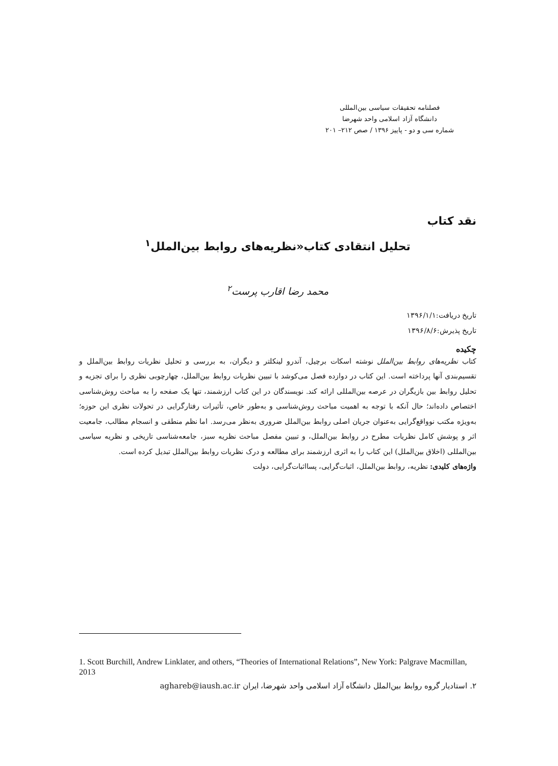فصلنامه تحقیقات سیاسی بین‌المللی
دانشگاه آزاد اسلامی واحد شهرضا
شماره سی و دو - پاییز ۱۳۹۶ / صص ۲۱۲– ۲۰۱
نقد کتاب
تحلیل انتقادی کتاب«نظریه‌های روابط بین‌الملل<sup>۱</sup>
محمد رضا اقارب پرست<sup>۲</sup>
تاریخ دریافت:۱۳۹۶/۱/۱
تاریخ پذیرش:۱۳۹۶/۸/۶
چکیده
کتاب نظریه‌های روابط بین‌الملل نوشته اسکات برچیل، آندرو لینکلتر و دیگران، به بررسی و تحلیل نظریات روابط بین‌الملل و تقسیم‌بندی آنها پرداخته است. این کتاب در دوازده فصل می‌کوشد با تبیین نظریات روابط بین‌الملل، چهارچوبی نظری را برای تجزیه و تحلیل روابط بین بازیگران در عرصه بین‌المللی ارائه کند. نویسندگان در این کتاب ارزشمند، تنها یک صفحه را به مباحث روش‌شناسی اختصاص داده‌اند؛ حال آنکه با توجه به اهمیت مباحث روش‌شناسی و به‌طور خاص، تأثیرات رفتارگرایی در تحولات نظری این حوزه؛ به‌ویژه مکتب نوواقع‌گرایی به‌عنوان جریان اصلی روابط بین‌الملل ضروری به‌نظر می‌رسد. اما نظم منطقی و انسجام مطالب، جامعیت اثر و پوشش کامل نظریات مطرح در روابط بین‌الملل، و تبیین مفصل مباحث نظریه سبز، جامعه‌شناسی تاریخی و نظریه سیاسی بین‌المللی (اخلاق بین‌الملل) این کتاب را به اثری ارزشمند برای مطالعه و درک نظریات روابط بین‌الملل تبدیل کرده است.
واژه‌های کلیدی: نظریه، روابط بین‌الملل، اثبات‌گرایی، پسااثبات‌گرایی، دولت
1. Scott Burchill, Andrew Linklater, and others, “Theories of International Relations”, New York: Palgrave Macmillan, 2013
۲. استادیار گروه روابط بین‌الملل دانشگاه آزاد اسلامی واحد شهرضا، ایران aghareb@iaush.ac.ir